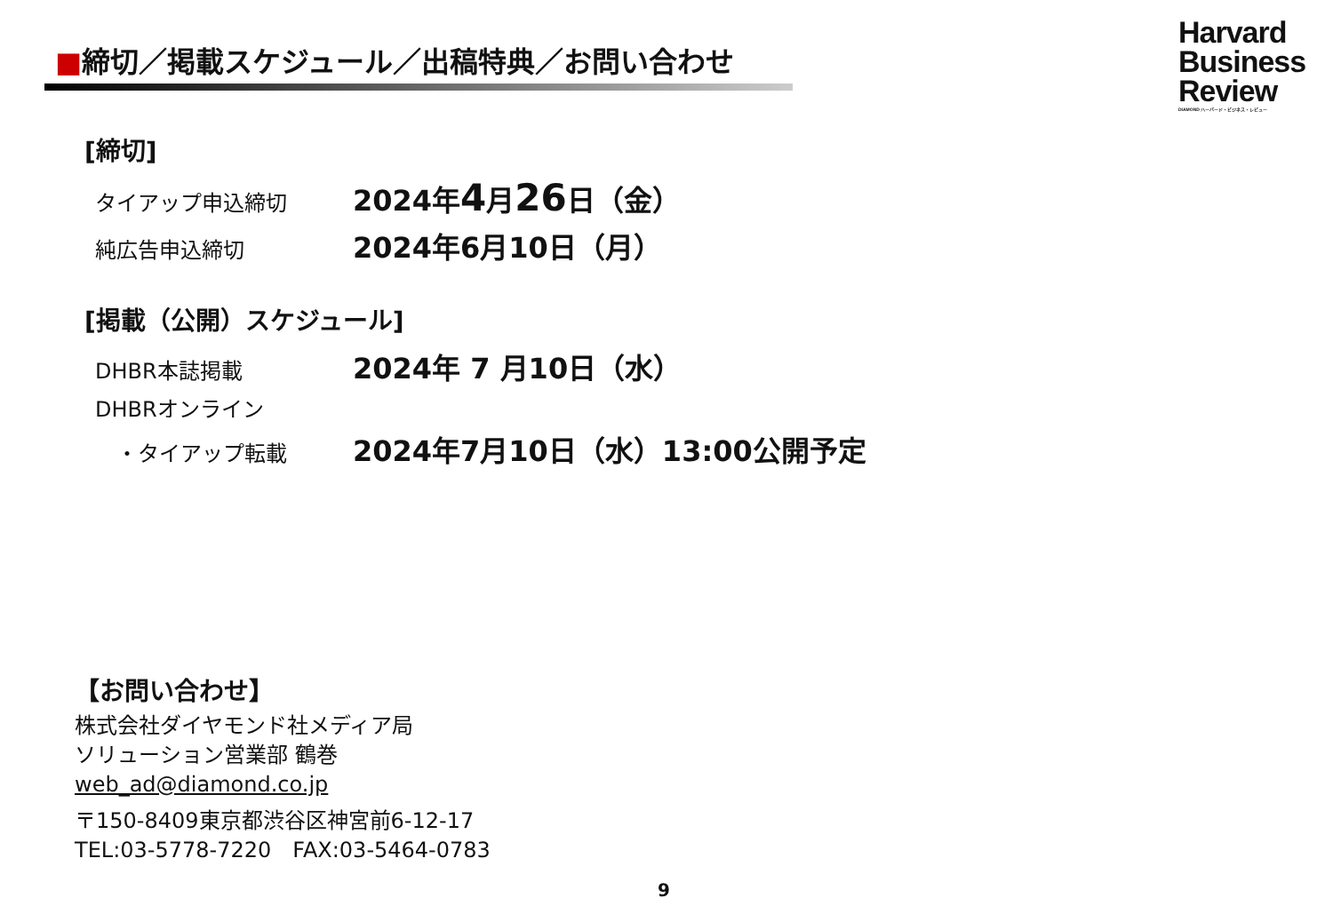■締切／掲載スケジュール／出稿特典／お問い合わせ
Harvard
Business
Review
DIAMOND ハーバード・ビジネス・レビュー
[締切]
タイアップ申込締切
2024年4月26日（金）
純広告申込締切
2024年6月10日（月）
[掲載（公開）スケジュール]
DHBR本誌掲載
2024年 7 月10日（水）
DHBRオンライン
　・タイアップ転載
2024年7月10日（水）13:00公開予定
【お問い合わせ】
株式会社ダイヤモンド社メディア局
ソリューション営業部 鶴巻
web_ad@diamond.co.jp
〒150-8409東京都渋谷区神宮前6-12-17
TEL:03-5778-7220　FAX:03-5464-0783
9